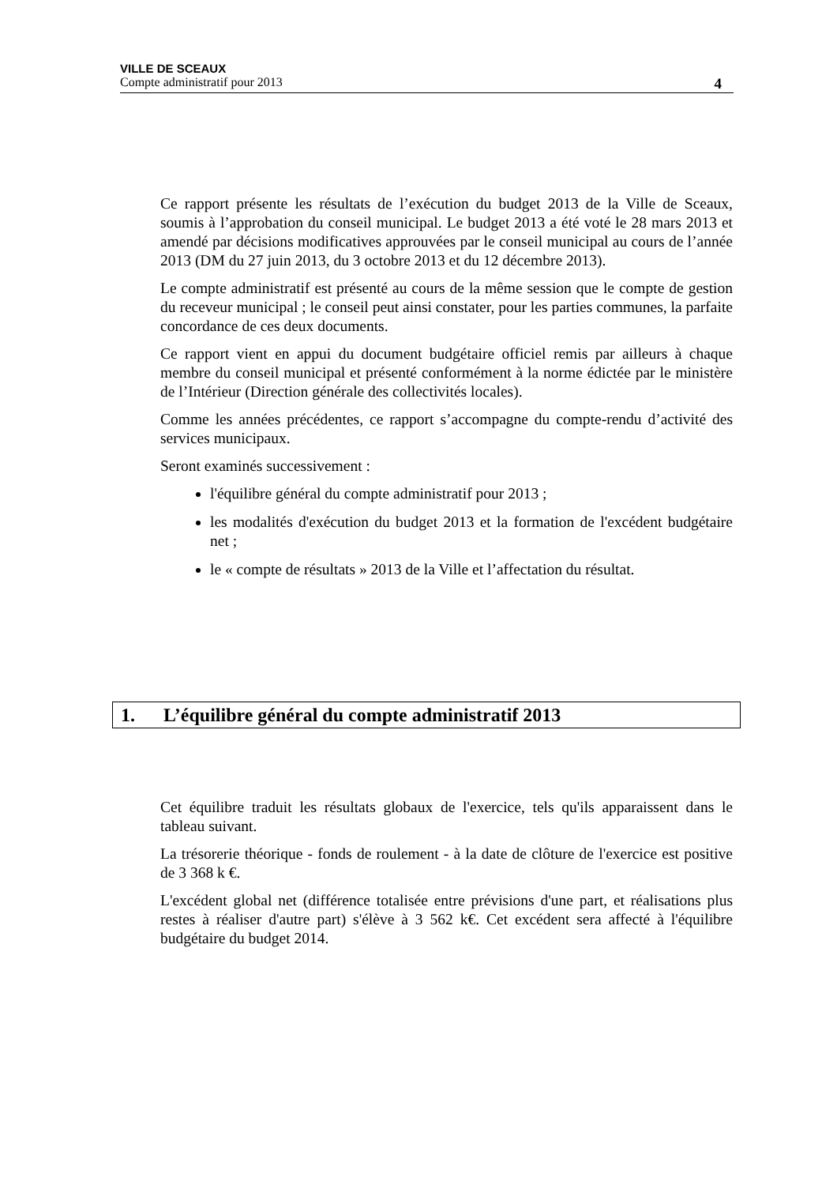VILLE DE SCEAUX
Compte administratif pour 2013 4
Ce rapport présente les résultats de l’exécution du budget 2013 de la Ville de Sceaux, soumis à l’approbation du conseil municipal. Le budget 2013 a été voté le 28 mars 2013 et amendé par décisions modificatives approuvées par le conseil municipal au cours de l’année 2013 (DM du 27 juin 2013, du 3 octobre 2013 et du 12 décembre 2013).
Le compte administratif est présenté au cours de la même session que le compte de gestion du receveur municipal ; le conseil peut ainsi constater, pour les parties communes, la parfaite concordance de ces deux documents.
Ce rapport vient en appui du document budgétaire officiel remis par ailleurs à chaque membre du conseil municipal et présenté conformément à la norme édictée par le ministère de l’Intérieur (Direction générale des collectivités locales).
Comme les années précédentes, ce rapport s’accompagne du compte-rendu d’activité des services municipaux.
Seront examinés successivement :
l'équilibre général du compte administratif pour 2013 ;
les modalités d'exécution du budget 2013 et la formation de l'excédent budgétaire net ;
le « compte de résultats » 2013 de la Ville et l’affectation du résultat.
1. L’équilibre général du compte administratif 2013
Cet équilibre traduit les résultats globaux de l'exercice, tels qu'ils apparaissent dans le tableau suivant.
La trésorerie théorique - fonds de roulement - à la date de clôture de l'exercice est positive de 3 368 k €.
L'excédent global net (différence totalisée entre prévisions d'une part, et réalisations plus restes à réaliser d'autre part) s'élève à 3 562 k€. Cet excédent sera affecté à l'équilibre budgétaire du budget 2014.